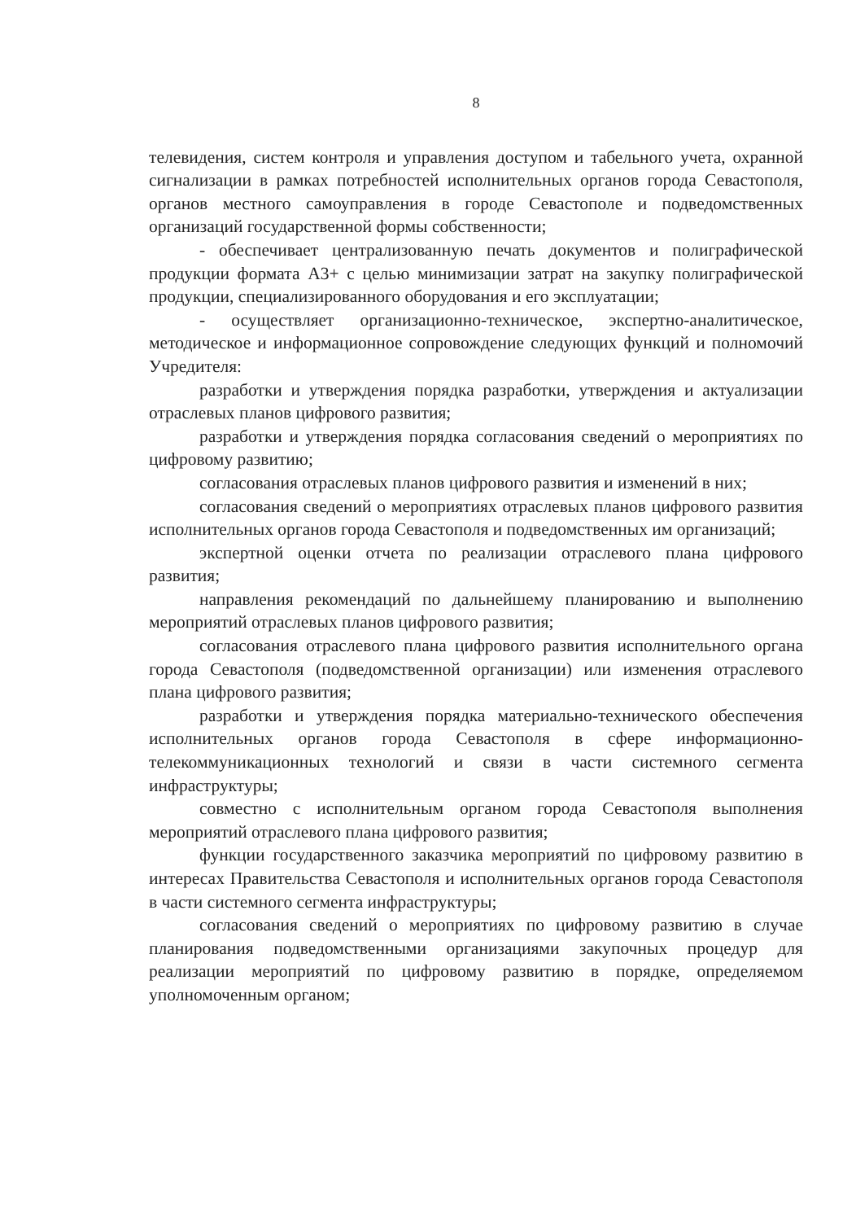8
телевидения, систем контроля и управления доступом и табельного учета, охранной сигнализации в рамках потребностей исполнительных органов города Севастополя, органов местного самоуправления в городе Севастополе и подведомственных организаций государственной формы собственности;
- обеспечивает централизованную печать документов и полиграфической продукции формата А3+ с целью минимизации затрат на закупку полиграфической продукции, специализированного оборудования и его эксплуатации;
- осуществляет организационно-техническое, экспертно-аналитическое, методическое и информационное сопровождение следующих функций и полномочий Учредителя:
разработки и утверждения порядка разработки, утверждения и актуализации отраслевых планов цифрового развития;
разработки и утверждения порядка согласования сведений о мероприятиях по цифровому развитию;
согласования отраслевых планов цифрового развития и изменений в них;
согласования сведений о мероприятиях отраслевых планов цифрового развития исполнительных органов города Севастополя и подведомственных им организаций;
экспертной оценки отчета по реализации отраслевого плана цифрового развития;
направления рекомендаций по дальнейшему планированию и выполнению мероприятий отраслевых планов цифрового развития;
согласования отраслевого плана цифрового развития исполнительного органа города Севастополя (подведомственной организации) или изменения отраслевого плана цифрового развития;
разработки и утверждения порядка материально-технического обеспечения исполнительных органов города Севастополя в сфере информационно-телекоммуникационных технологий и связи в части системного сегмента инфраструктуры;
совместно с исполнительным органом города Севастополя выполнения мероприятий отраслевого плана цифрового развития;
функции государственного заказчика мероприятий по цифровому развитию в интересах Правительства Севастополя и исполнительных органов города Севастополя в части системного сегмента инфраструктуры;
согласования сведений о мероприятиях по цифровому развитию в случае планирования подведомственными организациями закупочных процедур для реализации мероприятий по цифровому развитию в порядке, определяемом уполномоченным органом;